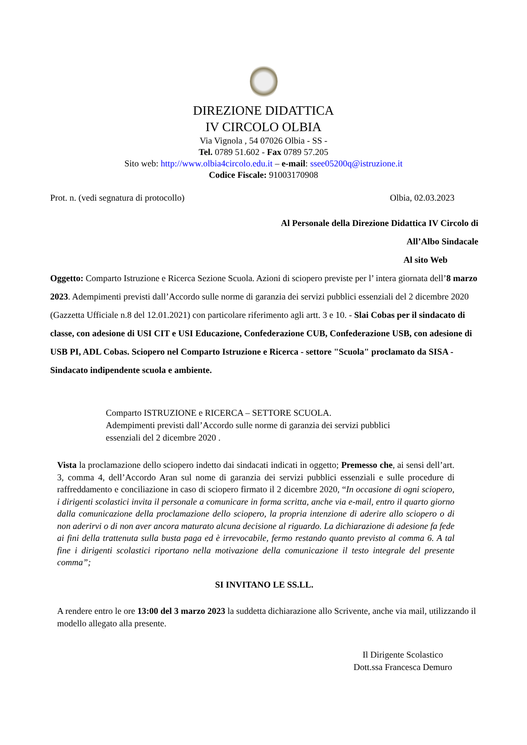DIREZIONE DIDATTICA
IV CIRCOLO OLBIA
Via Vignola , 54 07026 Olbia - SS -
Tel. 0789 51.602 - Fax 0789 57.205
Sito web: http://www.olbia4circolo.edu.it – e-mail: ssee05200q@istruzione.it
Codice Fiscale: 91003170908
Prot. n. (vedi segnatura di protocollo) Olbia, 02.03.2023
Al Personale della Direzione Didattica IV Circolo di
All’Albo Sindacale
Al sito Web
Oggetto: Comparto Istruzione e Ricerca Sezione Scuola. Azioni di sciopero previste per l’ intera giornata dell’8 marzo 2023. Adempimenti previsti dall’Accordo sulle norme di garanzia dei servizi pubblici essenziali del 2 dicembre 2020 (Gazzetta Ufficiale n.8 del 12.01.2021) con particolare riferimento agli artt. 3 e 10. - Slai Cobas per il sindacato di classe, con adesione di USI CIT e USI Educazione, Confederazione CUB, Confederazione USB, con adesione di USB PI, ADL Cobas. Sciopero nel Comparto Istruzione e Ricerca - settore "Scuola" proclamato da SISA - Sindacato indipendente scuola e ambiente.
Comparto ISTRUZIONE e RICERCA – SETTORE SCUOLA.
Adempimenti previsti dall’Accordo sulle norme di garanzia dei servizi pubblici
essenziali del 2 dicembre 2020 .
Vista la proclamazione dello sciopero indetto dai sindacati indicati in oggetto; Premesso che, ai sensi dell’art. 3, comma 4, dell’Accordo Aran sul nome di garanzia dei servizi pubblici essenziali e sulle procedure di raffreddamento e conciliazione in caso di sciopero firmato il 2 dicembre 2020, “In occasione di ogni sciopero, i dirigenti scolastici invita il personale a comunicare in forma scritta, anche via e-mail, entro il quarto giorno dalla comunicazione della proclamazione dello sciopero, la propria intenzione di aderire allo sciopero o di non aderirvi o di non aver ancora maturato alcuna decisione al riguardo. La dichiarazione di adesione fa fede ai fini della trattenuta sulla busta paga ed è irrevocabile, fermo restando quanto previsto al comma 6. A tal fine i dirigenti scolastici riportano nella motivazione della comunicazione il testo integrale del presente comma”;
SI INVITANO LE SS.LL.
A rendere entro le ore 13:00 del 3 marzo 2023 la suddetta dichiarazione allo Scrivente, anche via mail, utilizzando il modello allegato alla presente.
Il Dirigente Scolastico
Dott.ssa Francesca Demuro